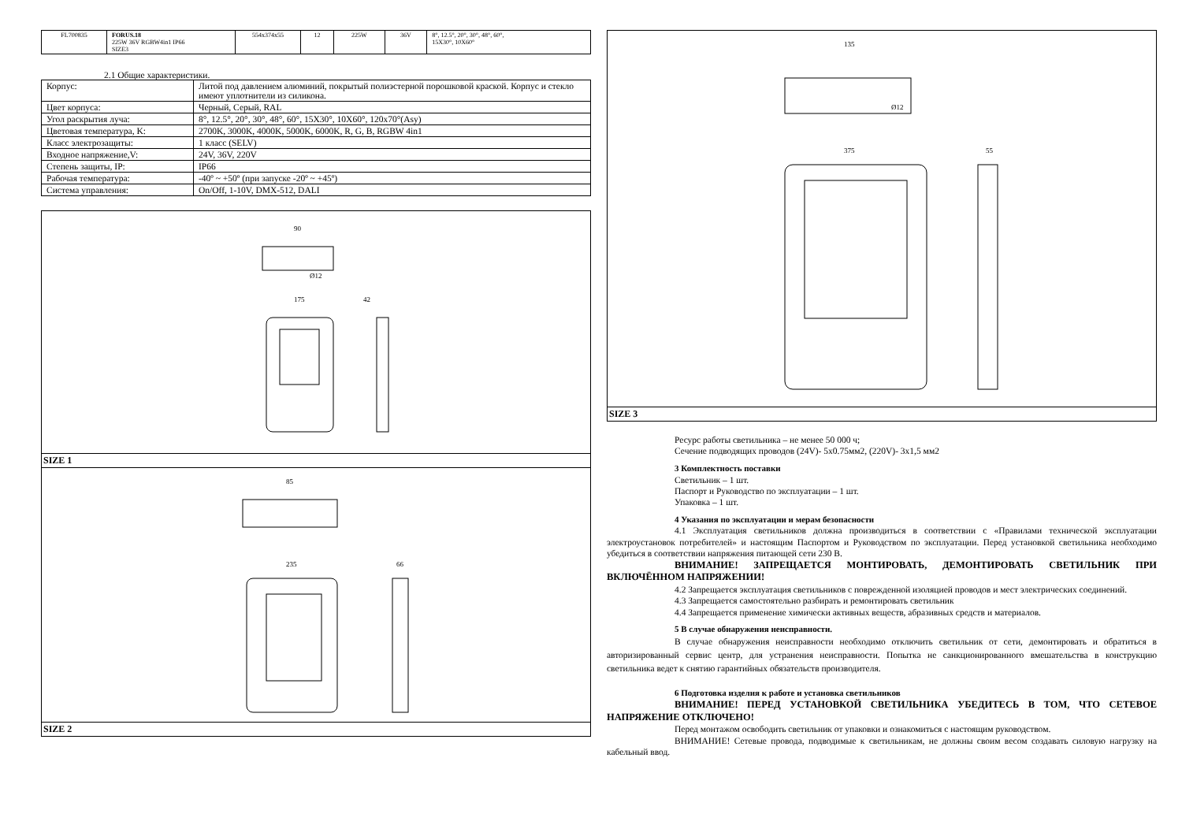| FL700835 | FORUS.18 225W 36V RGBW4in1 IP66 SIZE3 | 554x374x55 | 12 | 225W | 36V | 8°, 12.5°, 20°, 30°, 48°, 60°, 15X30°, 10X60° |
2.1 Общие характеристики.
| Корпус: | Литой под давлением алюминий, покрытый полиэстерной порошковой краской. Корпус и стекло имеют уплотнители из силикона. |
| Цвет корпуса: | Черный, Серый, RAL |
| Угол раскрытия луча: | 8°, 12.5°, 20°, 30°, 48°, 60°, 15X30°, 10X60°, 120x70°(Asy) |
| Цветовая температура, K: | 2700K, 3000K, 4000K, 5000K, 6000K, R, G, B, RGBW 4in1 |
| Класс электрозащиты: | 1 класс (SELV) |
| Входное напряжение,V: | 24V, 36V, 220V |
| Степень защиты, IP: | IP66 |
| Рабочая температура: | -40º ~ +50º (при запуске -20º ~ +45º) |
| Система управления: | On/Off, 1-10V, DMX-512, DALI |
90
175
42
Ø12
SIZE 1
85
235
66
SIZE 2
135
375
55
Ø12
SIZE 3
Ресурс работы светильника – не менее 50 000 ч;
Сечение подводящих проводов (24V)- 5x0.75мм2, (220V)- 3x1,5 мм2
3 Комплектность поставки
Светильник – 1 шт.
Паспорт и Руководство по эксплуатации – 1 шт.
Упаковка – 1 шт.
4 Указания по эксплуатации и мерам безопасности
4.1 Эксплуатация светильников должна производиться в соответствии с «Правилами технической эксплуатации электроустановок потребителей» и настоящим Паспортом и Руководством по эксплуатации. Перед установкой светильника необходимо убедиться в соответствии напряжения питающей сети 230 В.
ВНИМАНИЕ! ЗАПРЕЩАЕТСЯ МОНТИРОВАТЬ, ДЕМОНТИРОВАТЬ СВЕТИЛЬНИК ПРИ ВКЛЮЧЁННОМ НАПРЯЖЕНИИ!
4.2 Запрещается эксплуатация светильников с поврежденной изоляцией проводов и мест электрических соединений.
4.3 Запрещается самостоятельно разбирать и ремонтировать светильник
4.4 Запрещается применение химически активных веществ, абразивных средств и материалов.
5 В случае обнаружения неисправности.
В случае обнаружения неисправности необходимо отключить светильник от сети, демонтировать и обратиться в авторизированный сервис центр, для устранения неисправности. Попытка не санкционированного вмешательства в конструкцию светильника ведет к снятию гарантийных обязательств производителя.
6 Подготовка изделия к работе и установка светильников
ВНИМАНИЕ! ПЕРЕД УСТАНОВКОЙ СВЕТИЛЬНИКА УБЕДИТЕСЬ В ТОМ, ЧТО СЕТЕВОЕ НАПРЯЖЕНИЕ ОТКЛЮЧЕНО!
Перед монтажом освободить светильник от упаковки и ознакомиться с настоящим руководством.
ВНИМАНИЕ! Сетевые провода, подводимые к светильникам, не должны своим весом создавать силовую нагрузку на кабельный ввод.